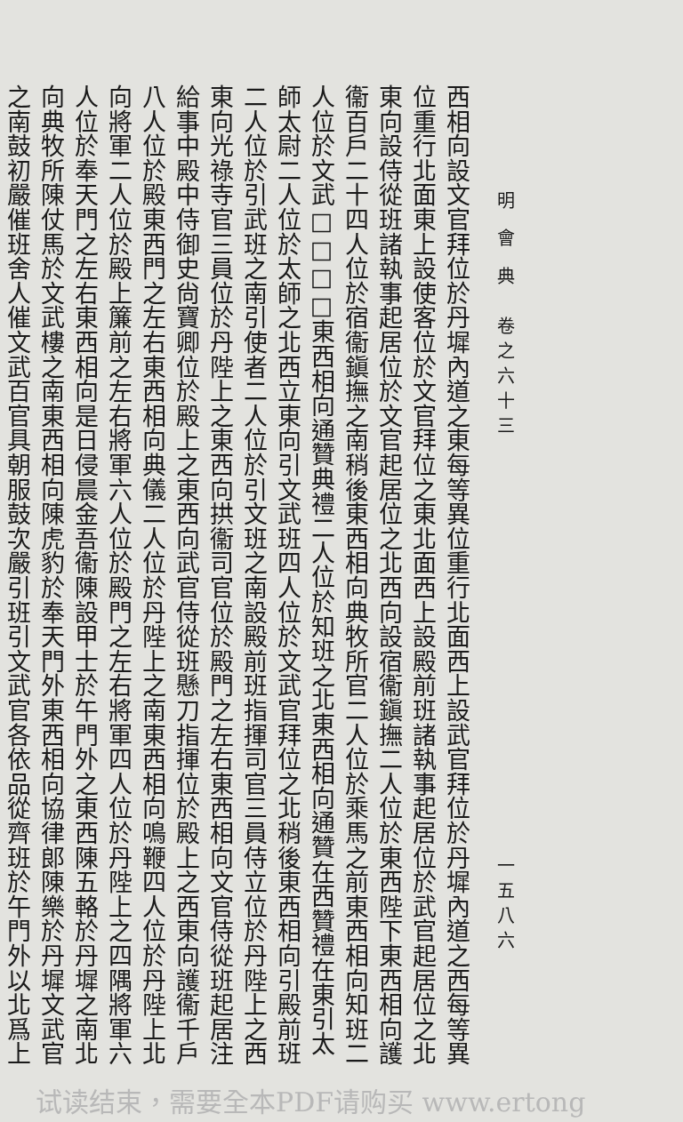明 會 典　卷之六十三 一五八六
西相向設文官拜位於丹墀內道之東每等異位重行北面西上設武官拜位於丹墀內道之西每等異
位重行北面東上設使客位於文官拜位之東北面西上設殿前班諸執事起居位於武官起居位之北
東向設侍從班諸執事起居位於文官起居位之北西向設宿衞鎭撫二人位於東西陛下東西相向護
衞百戶二十四人位於宿衞鎭撫之南稍後東西相向典牧所官二人位於乘馬之前東西相向知班二
人位於文武□□□□東西相向通贊典禮二人位於知班之北東西相向通贊在西贊禮在東引太
師太尉二人位於太師之北西立東向引文武班四人位於文武官拜位之北稍後東西相向引殿前班
二人位於引武班之南引使者二人位於引文班之南設殿前班指揮司官三員侍立位於丹陛上之西
東向光祿寺官三員位於丹陛上之東西向拱衞司官位於殿門之左右東西相向文官侍從班起居注
給事中殿中侍御史尙寶卿位於殿上之東西向武官侍從班懸刀指揮位於殿上之西東向護衞千戶
八人位於殿東西門之左右東西相向典儀二人位於丹陛上之南東西相向鳴鞭四人位於丹陛上北
向將軍二人位於殿上簾前之左右將軍六人位於殿門之左右將軍四人位於丹陛上之四隅將軍六
人位於奉天門之左右東西相向是日侵晨金吾衞陳設甲士於午門外之東西陳五輅於丹墀之南北
向典牧所陳仗馬於文武樓之南東西相向陳虎豹於奉天門外東西相向協律郎陳樂於丹墀文武官
之南鼓初嚴催班舍人催文武百官具朝服鼓次嚴引班引文武官各依品從齊班於午門外以北爲上
试读结束，需要全本PDF请购买 www.ertong